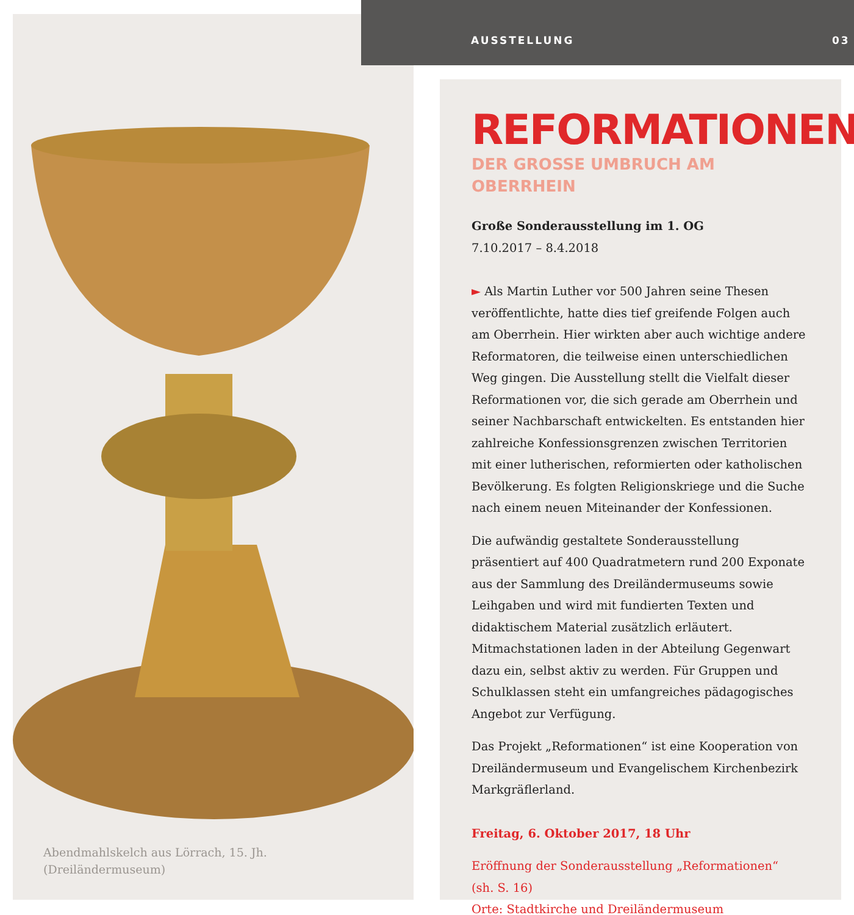Abendmahlskelch aus Lörrach, 15. Jh.
(Dreiländermuseum)
AUSSTELLUNG 03
REFORMATIONEN
DER GROSSE UMBRUCH AM OBERRHEIN
Große Sonderausstellung im 1. OG
7.10.2017 – 8.4.2018
► Als Martin Luther vor 500 Jahren seine Thesen veröffentlichte, hatte dies tief greifende Folgen auch am Oberrhein. Hier wirkten aber auch wichtige andere Reformatoren, die teilweise einen unterschiedlichen Weg gingen. Die Ausstellung stellt die Vielfalt dieser Reformationen vor, die sich gerade am Oberrhein und seiner Nachbarschaft entwickelten. Es entstanden hier zahlreiche Konfessionsgrenzen zwischen Territorien mit einer lutherischen, reformierten oder katholischen Bevölkerung. Es folgten Religionskriege und die Suche nach einem neuen Miteinander der Konfessionen.
Die aufwändig gestaltete Sonderausstellung präsentiert auf 400 Quadratmetern rund 200 Exponate aus der Sammlung des Dreiländermuseums sowie Leihgaben und wird mit fundierten Texten und didaktischem Material zusätzlich erläutert. Mitmachstationen laden in der Abteilung Gegenwart dazu ein, selbst aktiv zu werden. Für Gruppen und Schulklassen steht ein umfangreiches pädagogisches Angebot zur Verfügung.
Das Projekt „Reformationen“ ist eine Kooperation von Dreiländermuseum und Evangelischem Kirchenbezirk Markgräflerland.
Freitag, 6. Oktober 2017, 18 Uhr
Eröffnung der Sonderausstellung „Reformationen“
(sh. S. 16)
Orte: Stadtkirche und Dreiländermuseum